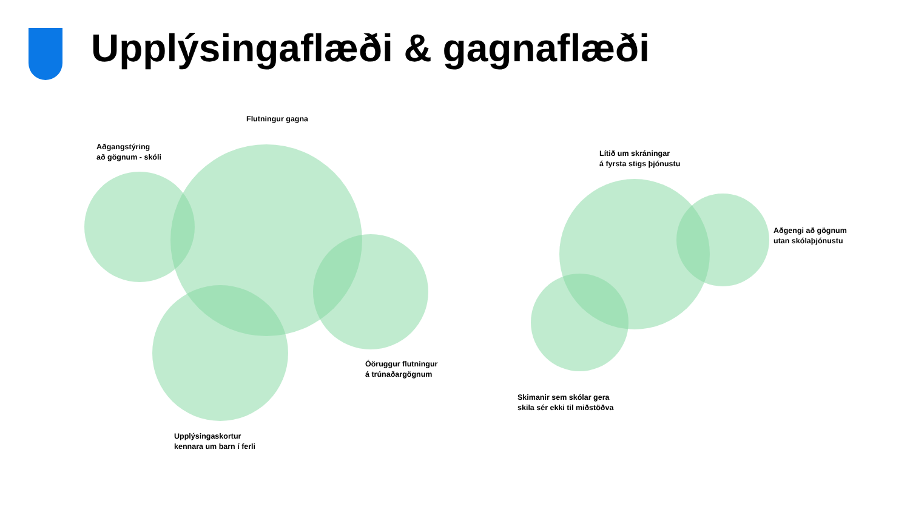Upplýsingaflæði & gagnaflæði
Flutningur gagna
Aðgangstýring
að gögnum - skóli
Óöruggur flutningur
á trúnaðargögnum
Upplýsingaskortur
kennara um barn í ferli
Lítið um skráningar
á fyrsta stigs þjónustu
Aðgengi að gögnum
utan skólaþjónustu
Skimanir sem skólar gera
skila sér ekki til miðstöðva